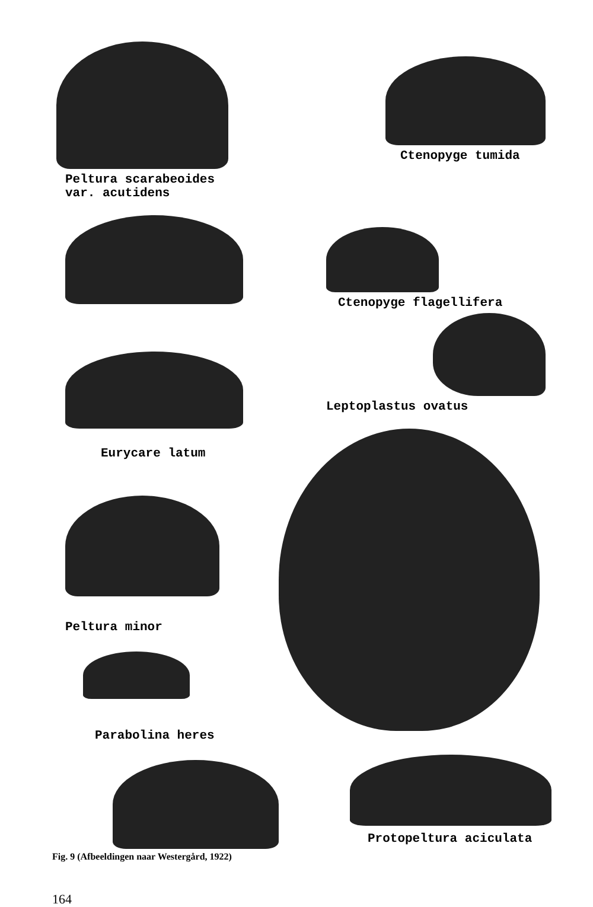Peltura scarabeoides
var. acutidens
Ctenopyge tumida
Ctenopyge flagellifera
Leptoplastus ovatus
Eurycare latum
Peltura minor
Parabolina heres
Protopeltura aciculata
Fig. 9 (Afbeeldingen naar Westergård, 1922)
164